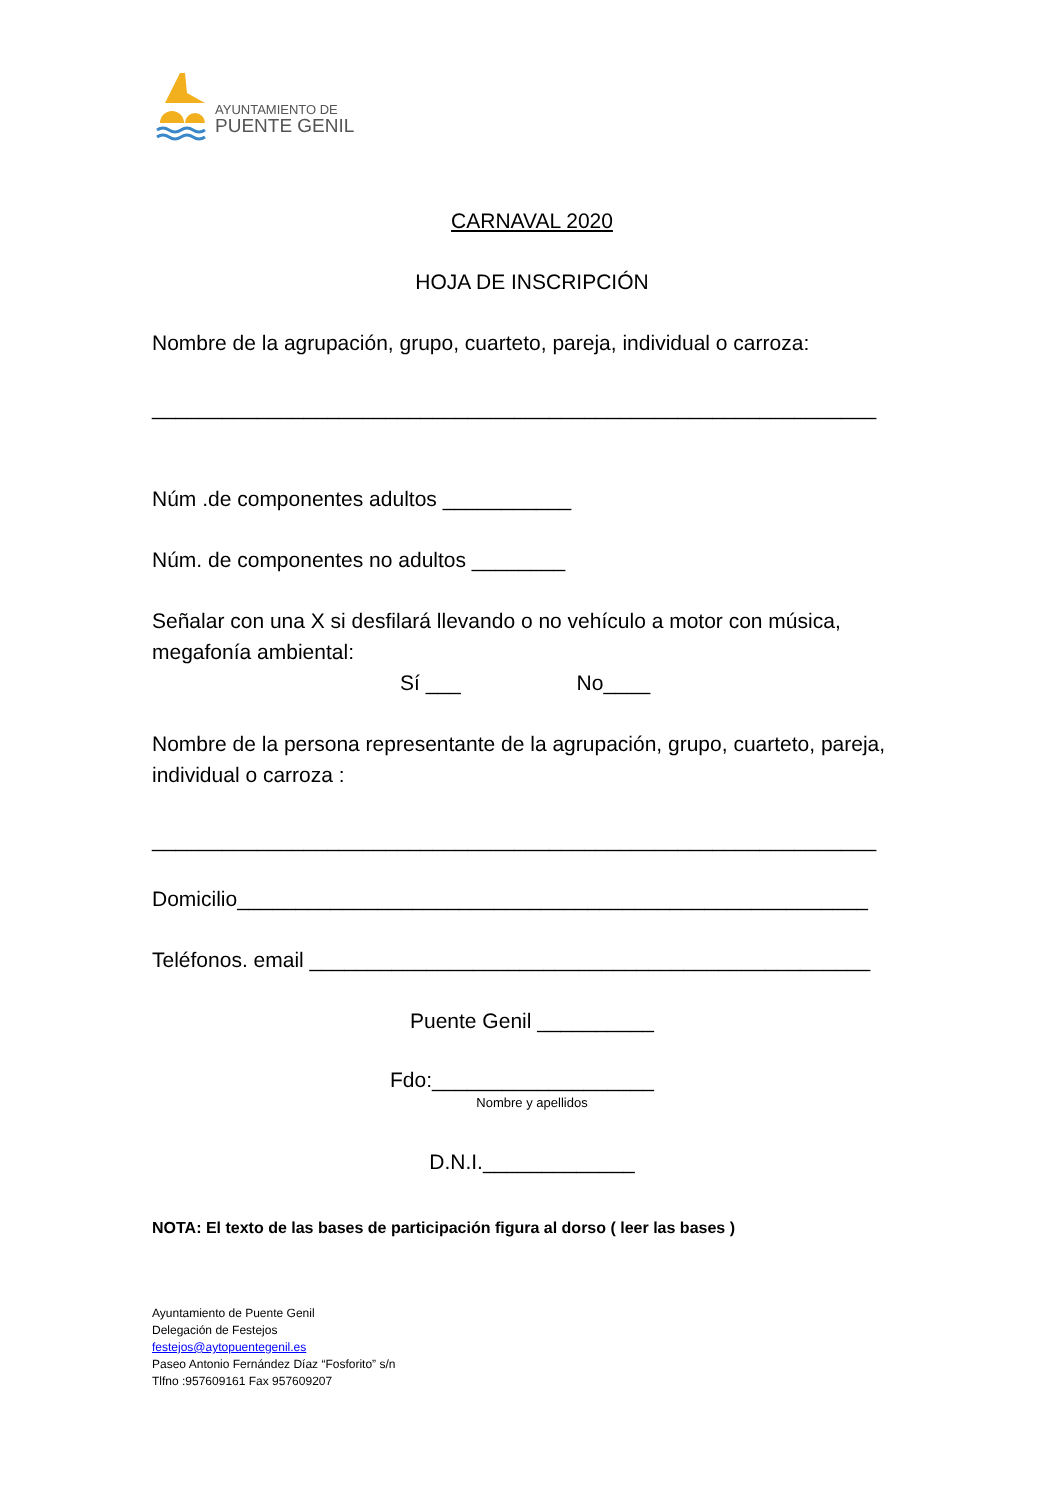AYUNTAMIENTO DE
PUENTE GENIL
CARNAVAL 2020
HOJA DE INSCRIPCIÓN
Nombre de la agrupación, grupo, cuarteto, pareja, individual o carroza:
______________________________________________________________
Núm .de componentes adultos ___________
Núm. de componentes no adultos ________
Señalar con una X si desfilará llevando o no vehículo a motor con música, megafonía ambiental:
Sí ___ No____
Nombre de la persona representante de la agrupación, grupo, cuarteto, pareja, individual o carroza :
______________________________________________________________
Domicilio______________________________________________________
Teléfonos. email ________________________________________________
Puente Genil __________
Fdo:___________________
Nombre y apellidos
D.N.I._____________
NOTA: El texto de las bases de participación figura al dorso ( leer las bases )
Ayuntamiento de Puente Genil
Delegación de Festejos
festejos@aytopuentegenil.es
Paseo Antonio Fernández Díaz “Fosforito” s/n
Tlfno :957609161 Fax 957609207